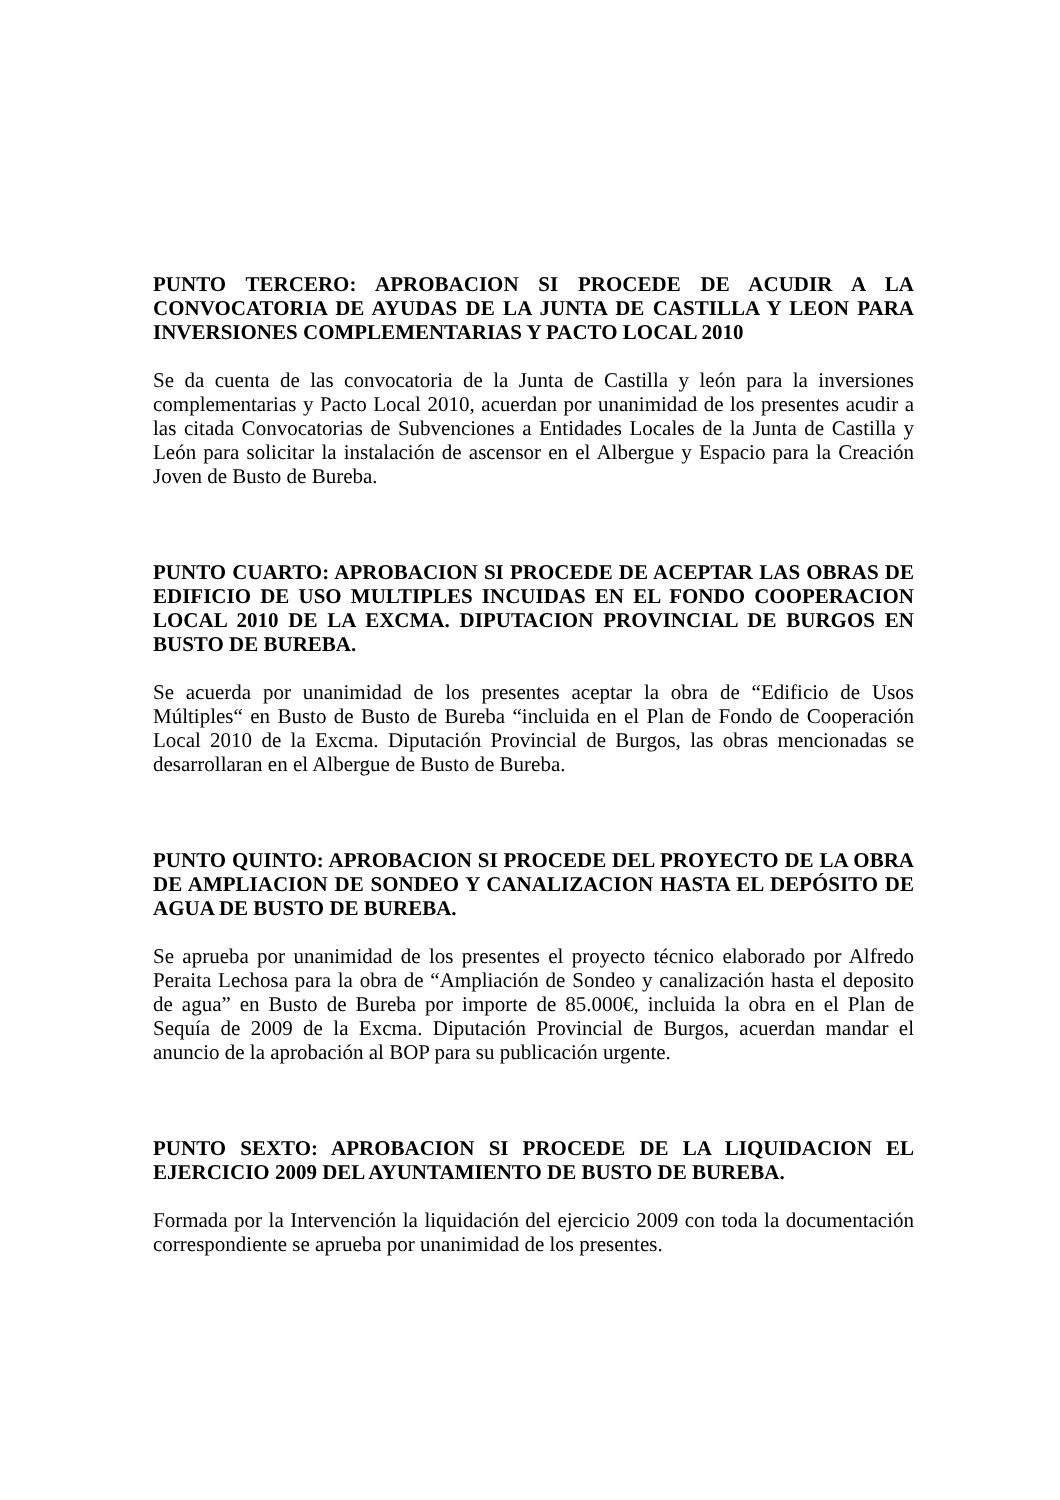PUNTO TERCERO: APROBACION SI PROCEDE DE ACUDIR A LA CONVOCATORIA DE AYUDAS DE LA JUNTA DE CASTILLA Y LEON PARA INVERSIONES COMPLEMENTARIAS Y PACTO LOCAL 2010
Se da cuenta de las convocatoria de la Junta de Castilla y león para la inversiones complementarias y Pacto Local 2010, acuerdan por unanimidad de los presentes acudir a las citada Convocatorias de Subvenciones a Entidades Locales de la Junta de Castilla y León para solicitar la instalación de ascensor en el Albergue y Espacio para la Creación Joven de Busto de Bureba.
PUNTO CUARTO: APROBACION SI PROCEDE DE ACEPTAR LAS OBRAS DE EDIFICIO DE USO MULTIPLES INCUIDAS EN EL FONDO COOPERACION LOCAL 2010 DE LA EXCMA. DIPUTACION PROVINCIAL DE BURGOS EN BUSTO DE BUREBA.
Se acuerda por unanimidad de los presentes aceptar la obra de “Edificio de Usos Múltiples“ en Busto de Busto de Bureba “incluida en el Plan de Fondo de Cooperación Local 2010 de la Excma. Diputación Provincial de Burgos, las obras mencionadas se desarrollaran en el Albergue de Busto de Bureba.
PUNTO QUINTO: APROBACION SI PROCEDE DEL PROYECTO DE LA OBRA DE AMPLIACION DE SONDEO Y CANALIZACION HASTA EL DEPÓSITO DE AGUA DE BUSTO DE BUREBA.
Se aprueba por unanimidad de los presentes el proyecto técnico elaborado por Alfredo Peraita Lechosa para la obra de “Ampliación de Sondeo y canalización hasta el deposito de agua” en Busto de Bureba por importe de 85.000€, incluida la obra en el Plan de Sequía de 2009 de la Excma. Diputación Provincial de Burgos, acuerdan mandar el anuncio de la aprobación al BOP para su publicación urgente.
PUNTO SEXTO: APROBACION SI PROCEDE DE LA LIQUIDACION EL EJERCICIO 2009 DEL AYUNTAMIENTO DE BUSTO DE BUREBA.
Formada por la Intervención la liquidación del ejercicio 2009 con toda la documentación correspondiente se aprueba por unanimidad de los presentes.